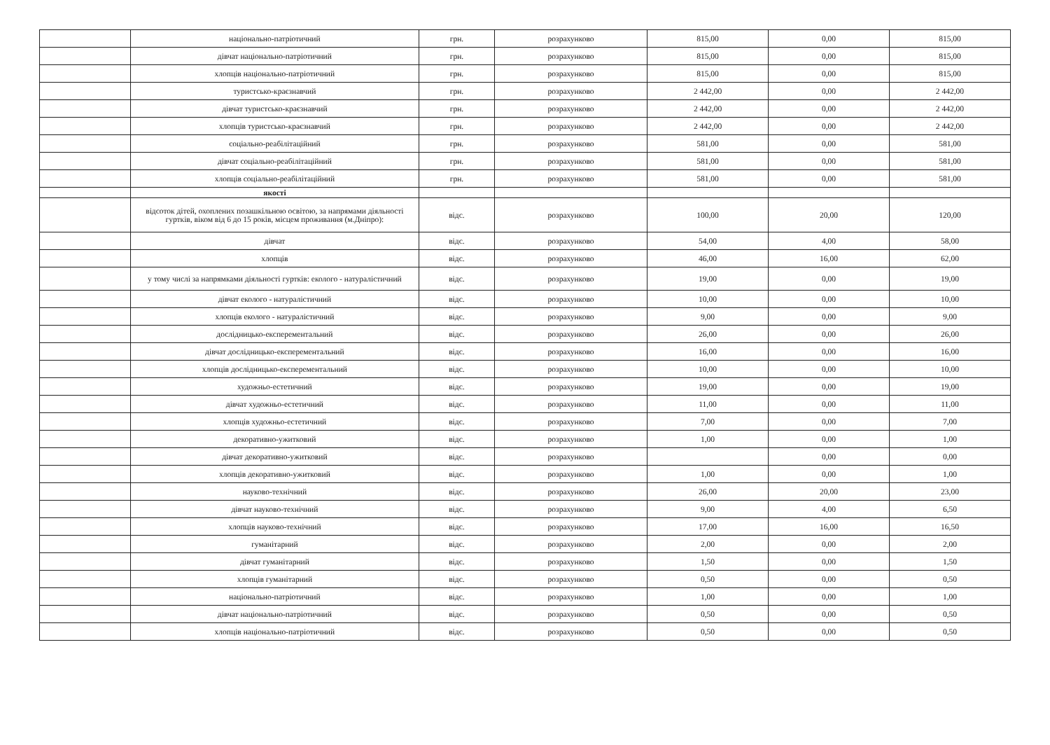| | національно-патріотичний | грн. | розрахунково | 815,00 | 0,00 | 815,00 |
| | дівчат національно-патріотичний | грн. | розрахунково | 815,00 | 0,00 | 815,00 |
| | хлопців національно-патріотичний | грн. | розрахунково | 815,00 | 0,00 | 815,00 |
| | туристсько-краєзнавчий | грн. | розрахунково | 2 442,00 | 0,00 | 2 442,00 |
| | дівчат туристсько-краєзнавчий | грн. | розрахунково | 2 442,00 | 0,00 | 2 442,00 |
| | хлопців туристсько-краєзнавчий | грн. | розрахунково | 2 442,00 | 0,00 | 2 442,00 |
| | соціально-реабілітаційний | грн. | розрахунково | 581,00 | 0,00 | 581,00 |
| | дівчат соціально-реабілітаційний | грн. | розрахунково | 581,00 | 0,00 | 581,00 |
| | хлопців соціально-реабілітаційний | грн. | розрахунково | 581,00 | 0,00 | 581,00 |
| | якості | | | | | |
| | відсоток дітей, охоплених позашкільною освітою, за напрямами діяльності гуртків, віком від 6 до 15 років, місцем проживання (м.Дніпро): | відс. | розрахунково | 100,00 | 20,00 | 120,00 |
| | дівчат | відс. | розрахунково | 54,00 | 4,00 | 58,00 |
| | хлопців | відс. | розрахунково | 46,00 | 16,00 | 62,00 |
| | у тому числі за напрямками діяльності гуртків: еколого - натуралістичний | відс. | розрахунково | 19,00 | 0,00 | 19,00 |
| | дівчат еколого - натуралістичний | відс. | розрахунково | 10,00 | 0,00 | 10,00 |
| | хлопців еколого - натуралістичний | відс. | розрахунково | 9,00 | 0,00 | 9,00 |
| | дослідницько-експерементальний | відс. | розрахунково | 26,00 | 0,00 | 26,00 |
| | дівчат дослідницько-експерементальний | відс. | розрахунково | 16,00 | 0,00 | 16,00 |
| | хлопців дослідницько-експерементальний | відс. | розрахунково | 10,00 | 0,00 | 10,00 |
| | художньо-естетичний | відс. | розрахунково | 19,00 | 0,00 | 19,00 |
| | дівчат художньо-естетичний | відс. | розрахунково | 11,00 | 0,00 | 11,00 |
| | хлопців художньо-естетичний | відс. | розрахунково | 7,00 | 0,00 | 7,00 |
| | декоративно-ужитковий | відс. | розрахунково | 1,00 | 0,00 | 1,00 |
| | дівчат декоративно-ужитковий | відс. | розрахунково | | 0,00 | 0,00 |
| | хлопців декоративно-ужитковий | відс. | розрахунково | 1,00 | 0,00 | 1,00 |
| | науково-технічний | відс. | розрахунково | 26,00 | 20,00 | 23,00 |
| | дівчат науково-технічний | відс. | розрахунково | 9,00 | 4,00 | 6,50 |
| | хлопців науково-технічний | відс. | розрахунково | 17,00 | 16,00 | 16,50 |
| | гуманітарний | відс. | розрахунково | 2,00 | 0,00 | 2,00 |
| | дівчат гуманітарний | відс. | розрахунково | 1,50 | 0,00 | 1,50 |
| | хлопців гуманітарний | відс. | розрахунково | 0,50 | 0,00 | 0,50 |
| | національно-патріотичний | відс. | розрахунково | 1,00 | 0,00 | 1,00 |
| | дівчат національно-патріотичний | відс. | розрахунково | 0,50 | 0,00 | 0,50 |
| | хлопців національно-патріотичний | відс. | розрахунково | 0,50 | 0,00 | 0,50 |